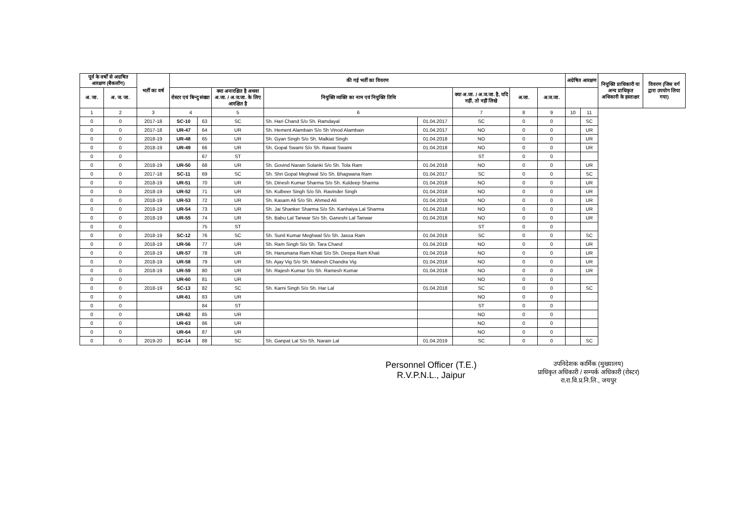| पूर्व के वर्षों से अग्रषित आरक्षण (बैकलॉग) | | भर्ती का वर्ष | की गई भर्ती का विवरण | | | | | | | | अग्रेषित आरक्षण | | नियुक्ति प्राधिकारी या अन्य प्राधिकृत अधिकारी के हस्ताक्षर | विवरण (जिस वर्ग द्वारा उपयोग लिया गया) |
| --- | --- | --- | --- | --- | --- | --- | --- | --- | --- | --- | --- | --- | --- | --- |
| अ. जा. | अ. ज. जा. | | रोस्टर एवं बिन्दु संख्या | | क्या अनारक्षित है अथवा अ.जा. / अ.ज.जा. के लिए आरक्षित है | नियुक्ति व्यक्ति का नाम एवं नियुक्ति तिथि | | क्या अ.जा. / अ.ज.जा. है, यदि नहीं, तो नहीं लिखे | अ.जा. | अ.ज.जा. | | | | |
| 1 | 2 | 3 | 4 | | 5 | 6 | | 7 | 8 | 9 | 10 | 11 | | |
| 0 | 0 | 2017-18 | SC-10 | 63 | SC | Sh. Hari Chand S/o Sh. Ramdayal | 01.04.2017 | SC | 0 | 0 | | SC | | |
| 0 | 0 | 2017-18 | UR-47 | 64 | UR | Sh. Hement Alambain S/o Sh Vinod Alambain | 01.04.2017 | NO | 0 | 0 | | UR | | |
| 0 | 0 | 2018-19 | UR-48 | 65 | UR | Sh. Gyan Singh S/o Sh. Malkiat Singh | 01.04.2018 | NO | 0 | 0 | | UR | | |
| 0 | 0 | 2018-19 | UR-49 | 66 | UR | Sh. Gopal Swami S/o Sh. Rawat Swami | 01.04.2018 | NO | 0 | 0 | | UR | | |
| 0 | 0 | | | 67 | ST | | | ST | 0 | 0 | | | | |
| 0 | 0 | 2018-19 | UR-50 | 68 | UR | Sh. Govind Narain Solanki S/o Sh. Tola Ram | 01.04.2018 | NO | 0 | 0 | | UR | | |
| 0 | 0 | 2017-18 | SC-11 | 69 | SC | Sh. Shri Gopal Meghwal S/o Sh. Bhagwana Ram | 01.04.2017 | SC | 0 | 0 | | SC | | |
| 0 | 0 | 2018-19 | UR-51 | 70 | UR | Sh. Dinesh Kumar Sharma S/o Sh. Kuldeep Sharma | 01.04.2018 | NO | 0 | 0 | | UR | | |
| 0 | 0 | 2018-19 | UR-52 | 71 | UR | Sh. Kulbeer Singh S/o Sh. Ravinder Singh | 01.04.2018 | NO | 0 | 0 | | UR | | |
| 0 | 0 | 2018-19 | UR-53 | 72 | UR | Sh. Kasam Ali S/o Sh. Ahmed Ali | 01.04.2018 | NO | 0 | 0 | | UR | | |
| 0 | 0 | 2018-19 | UR-54 | 73 | UR | Sh. Jai Shanker Sharma S/o Sh. Kanhaiya Lal Sharma | 01.04.2018 | NO | 0 | 0 | | UR | | |
| 0 | 0 | 2018-19 | UR-55 | 74 | UR | Sh. Babu Lal Tanwar S/o Sh. Ganeshi Lal Tanwar | 01.04.2018 | NO | 0 | 0 | | UR | | |
| 0 | 0 | | | 75 | ST | | | ST | 0 | 0 | | | | |
| 0 | 0 | 2018-19 | SC-12 | 76 | SC | Sh. Sunil Kumar Meghwal S/o Sh. Jassa Ram | 01.04.2018 | SC | 0 | 0 | | SC | | |
| 0 | 0 | 2018-19 | UR-56 | 77 | UR | Sh. Ram Singh S/o Sh. Tara Chand | 01.04.2018 | NO | 0 | 0 | | UR | | |
| 0 | 0 | 2018-19 | UR-57 | 78 | UR | Sh. Hanumana Ram Khati S/o Sh. Deepa Ram Khati | 01.04.2018 | NO | 0 | 0 | | UR | | |
| 0 | 0 | 2018-19 | UR-58 | 79 | UR | Sh. Ajay Vig S/o Sh. Mahesh Chandra Vig | 01.04.2018 | NO | 0 | 0 | | UR | | |
| 0 | 0 | 2018-19 | UR-59 | 80 | UR | Sh. Rajesh Kumar S/o Sh. Ramesh Kumar | 01.04.2018 | NO | 0 | 0 | | UR | | |
| 0 | 0 | | UR-60 | 81 | UR | | | NO | 0 | 0 | | | | |
| 0 | 0 | 2018-19 | SC-13 | 82 | SC | Sh. Karni Singh S/o Sh. Har Lal | 01.04.2018 | SC | 0 | 0 | | SC | | |
| 0 | 0 | | UR-61 | 83 | UR | | | NO | 0 | 0 | | | | |
| 0 | 0 | | | 84 | ST | | | ST | 0 | 0 | | | | |
| 0 | 0 | | UR-62 | 85 | UR | | | NO | 0 | 0 | | | | |
| 0 | 0 | | UR-63 | 86 | UR | | | NO | 0 | 0 | | | | |
| 0 | 0 | | UR-64 | 87 | UR | | | NO | 0 | 0 | | | | |
| 0 | 0 | 2019-20 | SC-14 | 88 | SC | Sh. Ganpat Lal S/o Sh. Narain Lal | 01.04.2019 | SC | 0 | 0 | | SC | | |
Personnel Officer (T.E.)
R.V.P.N.L., Jaipur
उपनिदेशक कार्मिक (मुख्यालय)
प्राधिकृत अधिकारी / सम्पर्क अधिकारी (रोस्टर)
रा.रा.वि.प्र.नि.लि., जयपुर